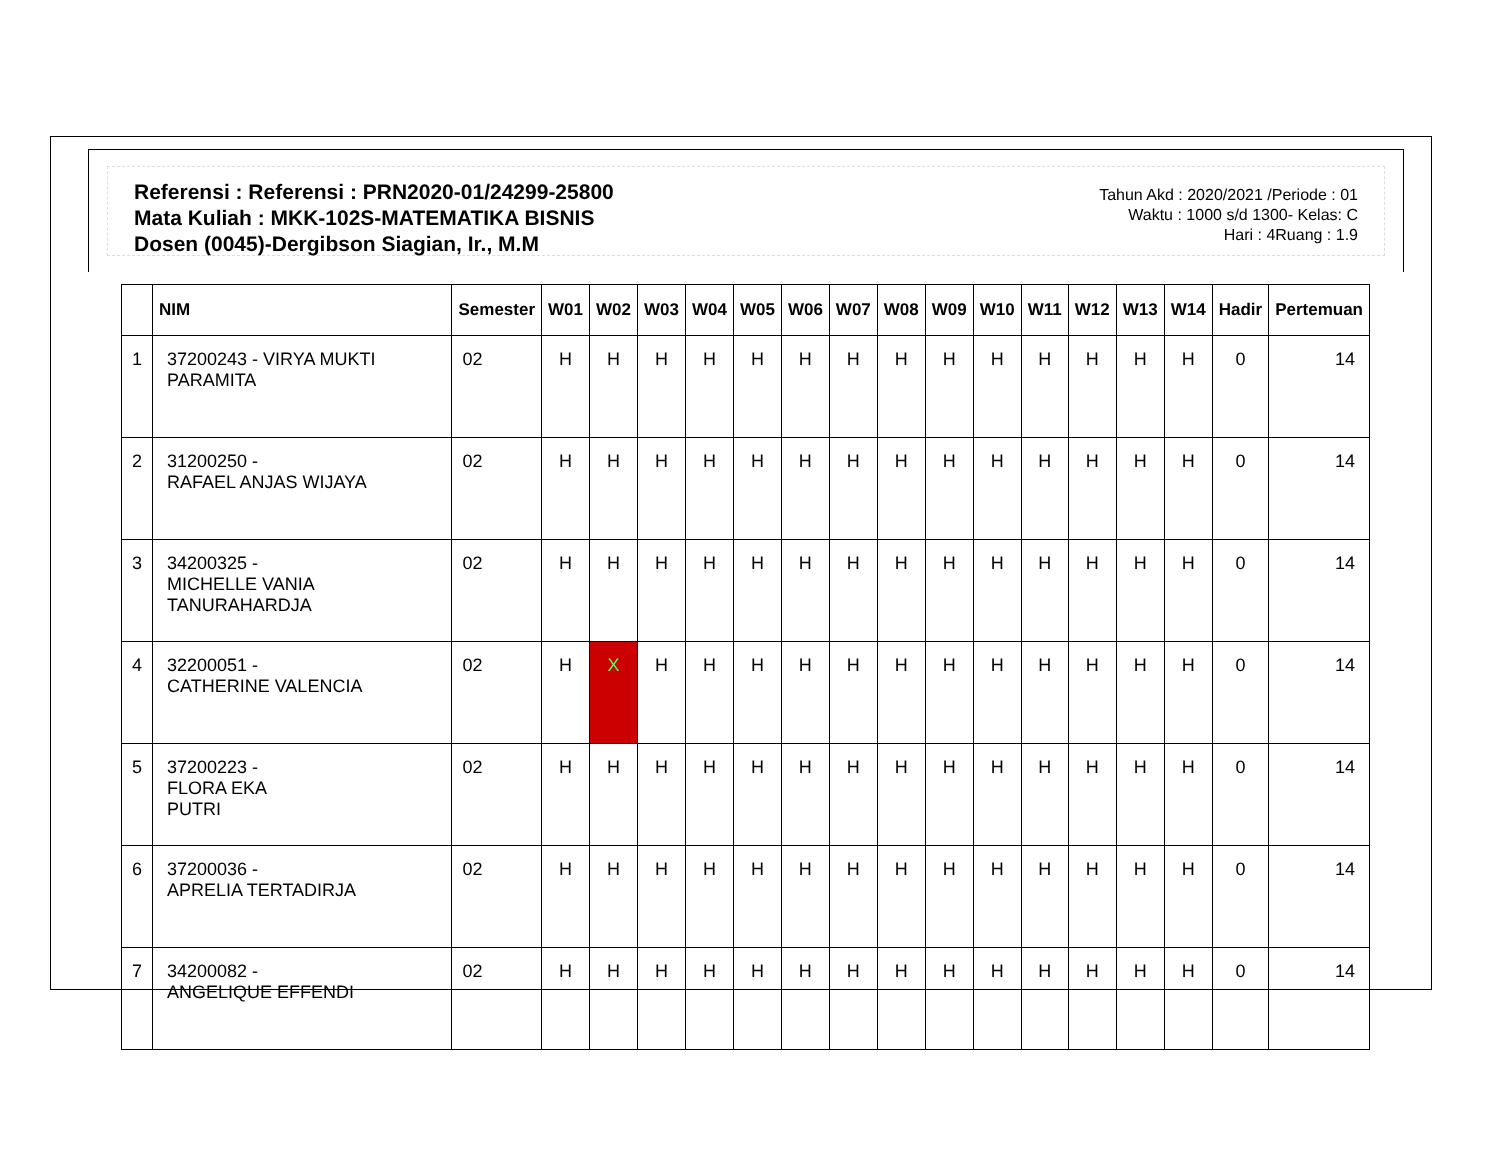Referensi : Referensi : PRN2020-01/24299-25800
Mata Kuliah : MKK-102S-MATEMATIKA BISNIS
Dosen (0045)-Dergibson Siagian, Ir., M.M
Tahun Akd : 2020/2021 /Periode : 01
Waktu : 1000 s/d 1300- Kelas: C
Hari : 4Ruang : 1.9
| | NIM | Semester | W01 | W02 | W03 | W04 | W05 | W06 | W07 | W08 | W09 | W10 | W11 | W12 | W13 | W14 | Hadir | Pertemuan |
| --- | --- | --- | --- | --- | --- | --- | --- | --- | --- | --- | --- | --- | --- | --- | --- | --- | --- | --- |
| 1 | 37200243 - VIRYA MUKTI PARAMITA | 02 | H | H | H | H | H | H | H | H | H | H | H | H | H | H | 0 | 14 |
| 2 | 31200250 - RAFAEL ANJAS WIJAYA | 02 | H | H | H | H | H | H | H | H | H | H | H | H | H | H | 0 | 14 |
| 3 | 34200325 - MICHELLE VANIA TANURAHARDJA | 02 | H | H | H | H | H | H | H | H | H | H | H | H | H | H | 0 | 14 |
| 4 | 32200051 - CATHERINE VALENCIA | 02 | H | X | H | H | H | H | H | H | H | H | H | H | H | H | 0 | 14 |
| 5 | 37200223 - FLORA EKA PUTRI | 02 | H | H | H | H | H | H | H | H | H | H | H | H | H | H | 0 | 14 |
| 6 | 37200036 - APRELIA TERTADIRJA | 02 | H | H | H | H | H | H | H | H | H | H | H | H | H | H | 0 | 14 |
| 7 | 34200082 - ANGELIQUE EFFENDI | 02 | H | H | H | H | H | H | H | H | H | H | H | H | H | H | 0 | 14 |